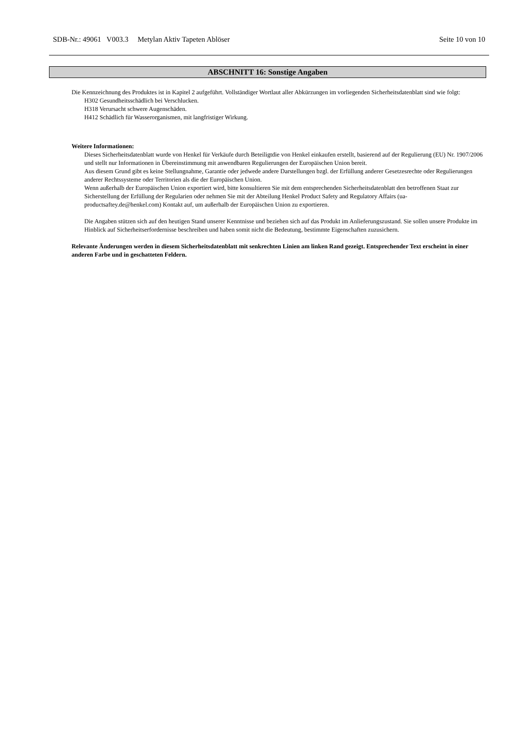SDB-Nr.: 49061 V003.3 Metylan Aktiv Tapeten Ablöser Seite 10 von 10
ABSCHNITT 16: Sonstige Angaben
Die Kennzeichnung des Produktes ist in Kapitel 2 aufgeführt. Vollständiger Wortlaut aller Abkürzungen im vorliegenden Sicherheitsdatenblatt sind wie folgt:
H302 Gesundheitsschädlich bei Verschlucken.
H318 Verursacht schwere Augenschäden.
H412 Schädlich für Wasserorganismen, mit langfristiger Wirkung.
Weitere Informationen:
Dieses Sicherheitsdatenblatt wurde von Henkel für Verkäufe durch Beteiligtdie von Henkel einkaufen erstellt, basierend auf der Regulierung (EU) Nr. 1907/2006 und stellt nur Informationen in Übereinstimmung mit anwendbaren Regulierungen der Europäischen Union bereit.
Aus diesem Grund gibt es keine Stellungnahme, Garantie oder jedwede andere Darstellungen bzgl. der Erfüllung anderer Gesetzesrechte oder Regulierungen anderer Rechtssysteme oder Territorien als die der Europäischen Union.
Wenn außerhalb der Europäischen Union exportiert wird, bitte konsultieren Sie mit dem entsprechenden Sicherheitsdatenblatt den betroffenen Staat zur Sicherstellung der Erfüllung der Regularien oder nehmen Sie mit der Abteilung Henkel Product Safety and Regulatory Affairs (ua-productsaftey.de@henkel.com) Kontakt auf, um außerhalb der Europäischen Union zu exportieren.
Die Angaben stützen sich auf den heutigen Stand unserer Kenntnisse und beziehen sich auf das Produkt im Anlieferungszustand. Sie sollen unsere Produkte im Hinblick auf Sicherheitserfordernisse beschreiben und haben somit nicht die Bedeutung, bestimmte Eigenschaften zuzusichern.
Relevante Änderungen werden in diesem Sicherheitsdatenblatt mit senkrechten Linien am linken Rand gezeigt. Entsprechender Text erscheint in einer anderen Farbe und in geschatteten Feldern.